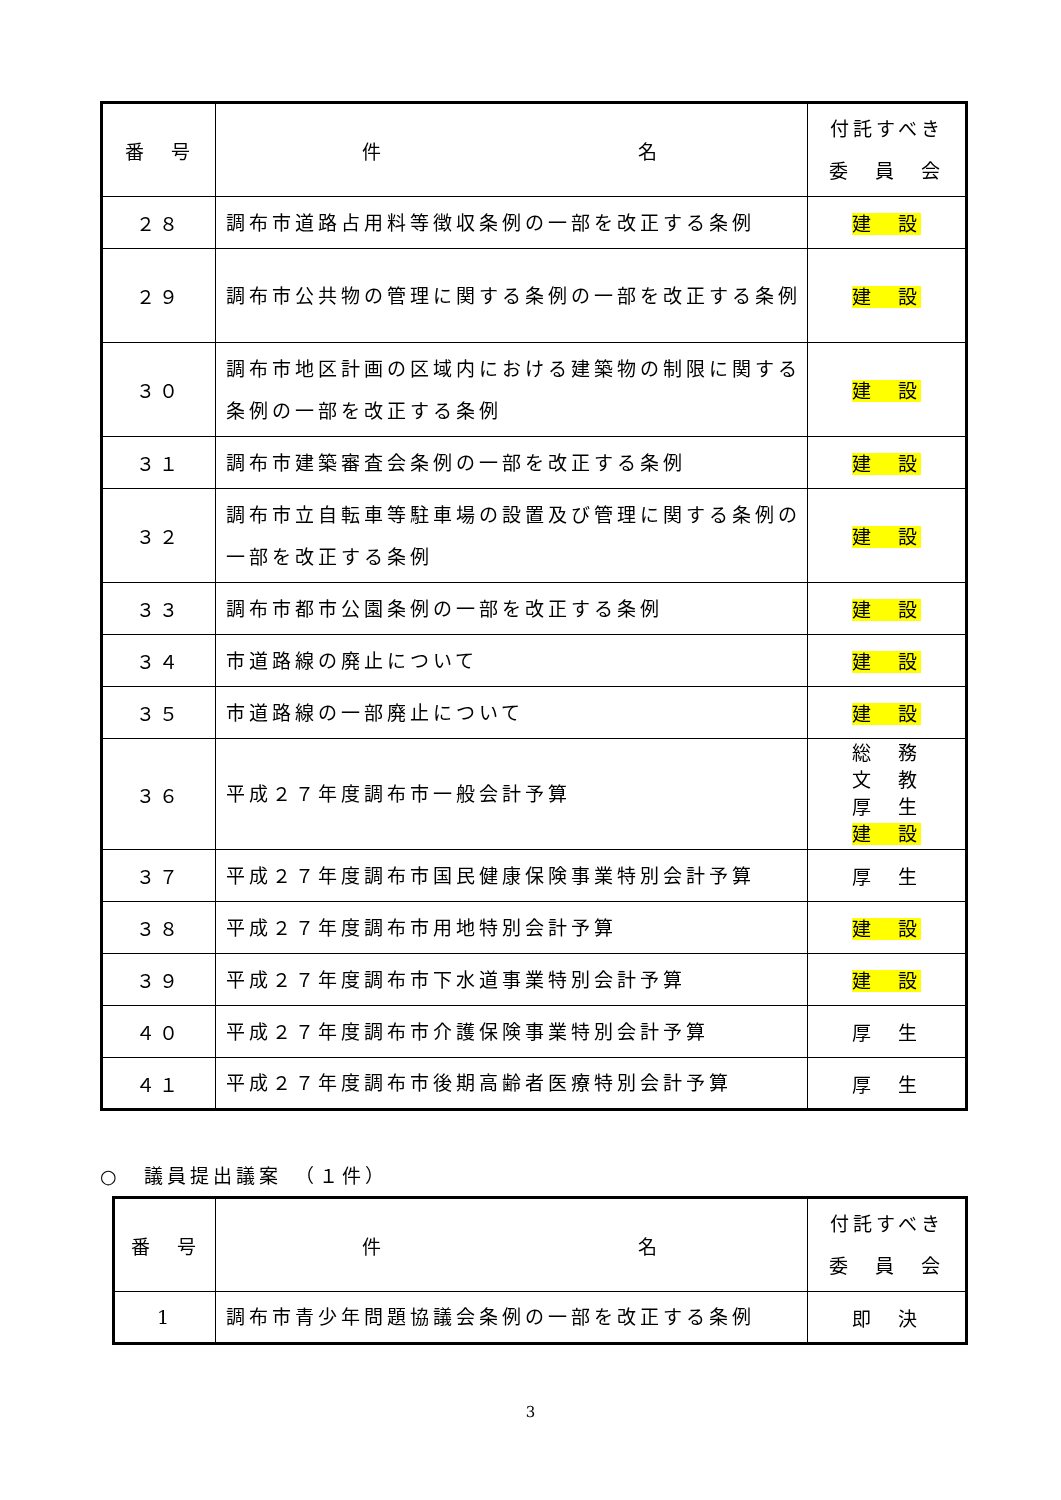| 番 号 | 件 名 | 付託すべき 委 員 会 |
| --- | --- | --- |
| ２８ | 調布市道路占用料等徴収条例の一部を改正する条例 | 建 設 |
| ２９ | 調布市公共物の管理に関する条例の一部を改正する条例 | 建 設 |
| ３０ | 調布市地区計画の区域内における建築物の制限に関する条例の一部を改正する条例 | 建 設 |
| ３１ | 調布市建築審査会条例の一部を改正する条例 | 建 設 |
| ３２ | 調布市立自転車等駐車場の設置及び管理に関する条例の一部を改正する条例 | 建 設 |
| ３３ | 調布市都市公園条例の一部を改正する条例 | 建 設 |
| ３４ | 市道路線の廃止について | 建 設 |
| ３５ | 市道路線の一部廃止について | 建 設 |
| ３６ | 平成２７年度調布市一般会計予算 | 総 務 文 教 厚 生 建 設 |
| ３７ | 平成２７年度調布市国民健康保険事業特別会計予算 | 厚 生 |
| ３８ | 平成２７年度調布市用地特別会計予算 | 建 設 |
| ３９ | 平成２７年度調布市下水道事業特別会計予算 | 建 設 |
| ４０ | 平成２７年度調布市介護保険事業特別会計予算 | 厚 生 |
| ４１ | 平成２７年度調布市後期高齢者医療特別会計予算 | 厚 生 |
○　議員提出議案　（１件）
| 番 号 | 件 名 | 付託すべき 委 員 会 |
| --- | --- | --- |
| 1 | 調布市青少年問題協議会条例の一部を改正する条例 | 即 決 |
3